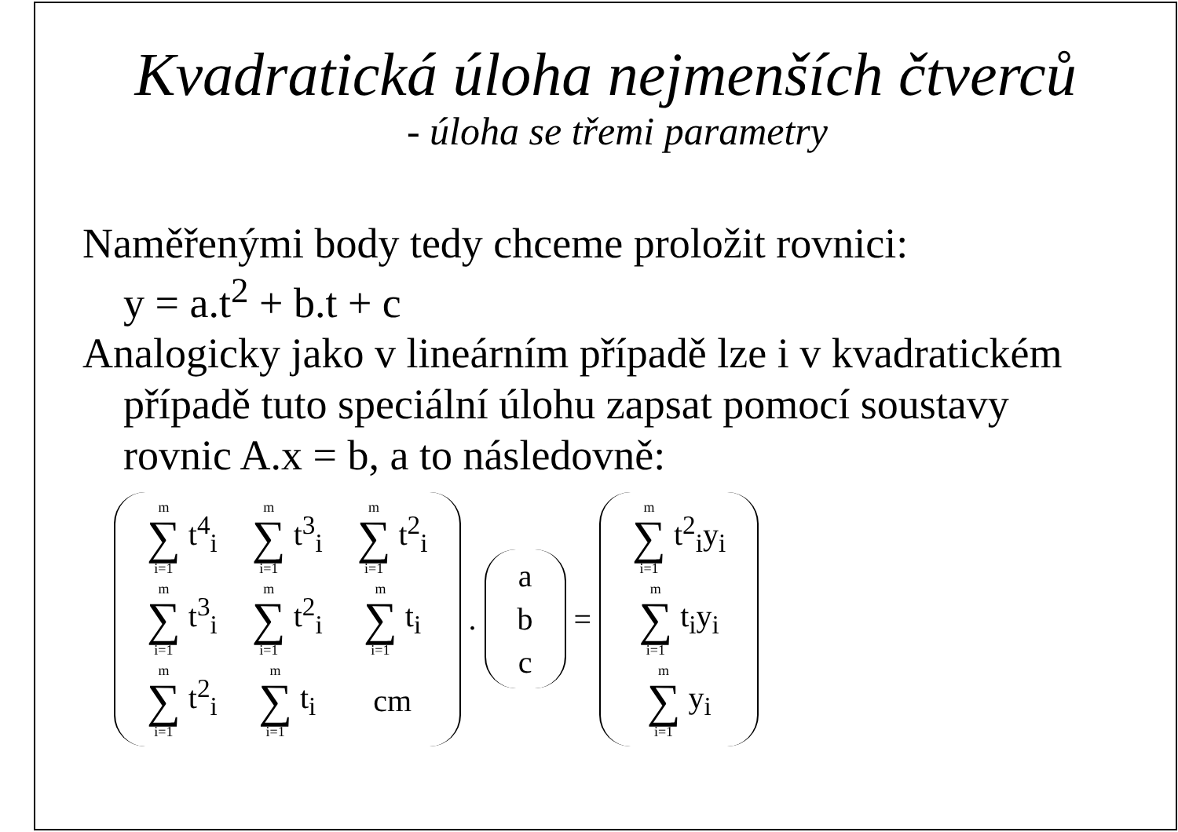Kvadratická úloha nejmenších čtverců
- úloha se třemi parametry
Naměřenými body tedy chceme proložit rovnici:
y = a.t<sup>2</sup> + b.t + c
Analogicky jako v lineárním případě lze i v kvadratickém
případě tuto speciální úlohu zapsat pomocí soustavy
rovnic A.x = b, a to následovně:
| m ∑ i=1 t<sup>4</sup><sub>i</sub> | m ∑ i=1 t<sup>3</sup><sub>i</sub> | m ∑ i=1 t<sup>2</sup><sub>i</sub> |
| m ∑ i=1 t<sup>3</sup><sub>i</sub> | m ∑ i=1 t<sup>2</sup><sub>i</sub> | m ∑ i=1 t<sub>i</sub> |
| m ∑ i=1 t<sup>2</sup><sub>i</sub> | m ∑ i=1 t<sub>i</sub> | cm |
.
| a |
| b |
| c |
=
| m ∑ i=1 t<sup>2</sup><sub>i</sub>y<sub>i</sub> |
| m ∑ i=1 t<sub>i</sub>y<sub>i</sub> |
| m ∑ i=1 y<sub>i</sub> |